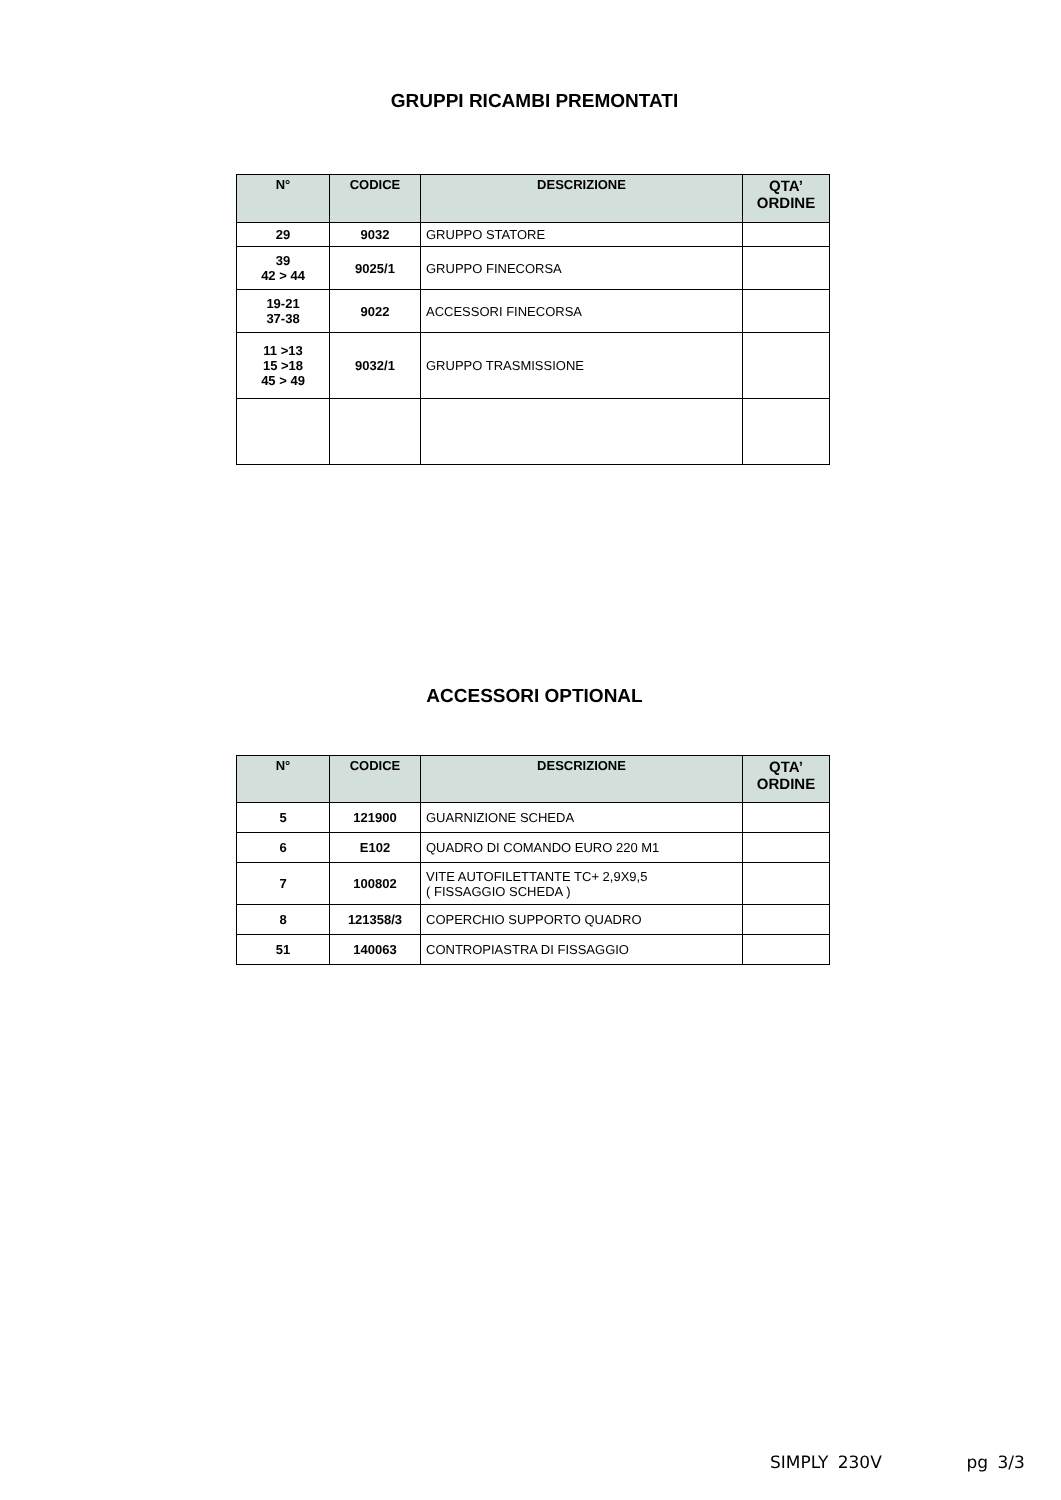GRUPPI RICAMBI PREMONTATI
| N° | CODICE | DESCRIZIONE | QTA’ ORDINE |
| --- | --- | --- | --- |
| 29 | 9032 | GRUPPO STATORE | |
| 39 42 > 44 | 9025/1 | GRUPPO FINECORSA | |
| 19-21 37-38 | 9022 | ACCESSORI FINECORSA | |
| 11 >13 15 >18 45 > 49 | 9032/1 | GRUPPO TRASMISSIONE | |
ACCESSORI OPTIONAL
| N° | CODICE | DESCRIZIONE | QTA’ ORDINE |
| --- | --- | --- | --- |
| 5 | 121900 | GUARNIZIONE SCHEDA | |
| 6 | E102 | QUADRO DI COMANDO EURO 220 M1 | |
| 7 | 100802 | VITE AUTOFILETTANTE TC+ 2,9X9,5 ( FISSAGGIO SCHEDA ) | |
| 8 | 121358/3 | COPERCHIO SUPPORTO QUADRO | |
| 51 | 140063 | CONTROPIASTRA DI FISSAGGIO | |
SIMPLY 230V pg 3/3